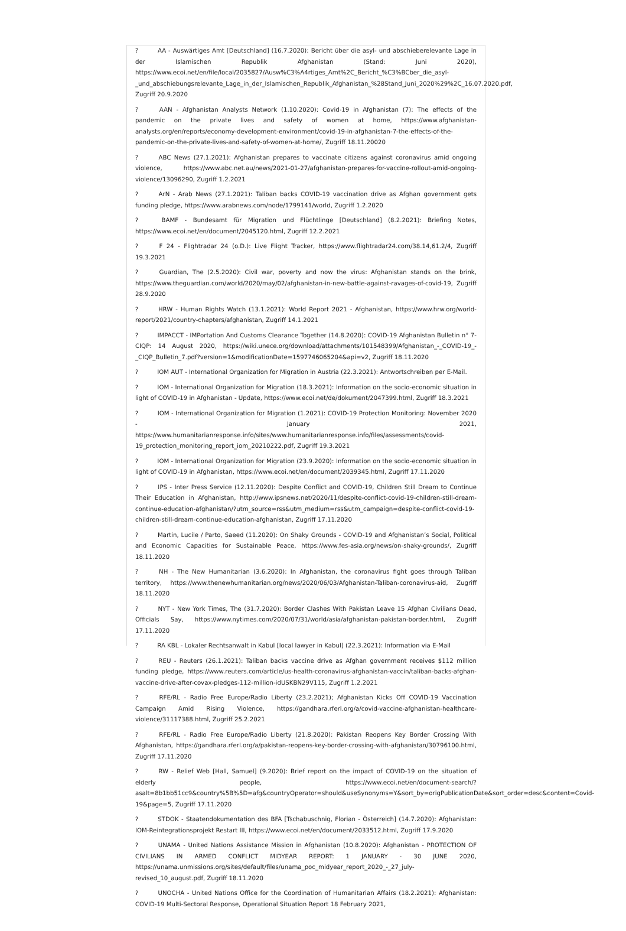? AA - Auswärtiges Amt [Deutschland] (16.7.2020): Bericht über die asyl- und abschieberelevante Lage in der Islamischen Republik Afghanistan (Stand: Juni 2020), https://www.ecoi.net/en/file/local/2035827/Ausw%C3%A4rtiges_Amt%2C_Bericht_%C3%BCber_die_asyl- _und_abschiebungsrelevante_Lage_in_der_Islamischen_Republik_Afghanistan_%28Stand_Juni_2020%29%2C_16.07.2020.pdf, Zugriff 20.9.2020
? AAN - Afghanistan Analysts Network (1.10.2020): Covid-19 in Afghanistan (7): The effects of the pandemic on the private lives and safety of women at home, https://www.afghanistan-analysts.org/en/reports/economy-development-environment/covid-19-in-afghanistan-7-the-effects-of-the-pandemic-on-the-private-lives-and-safety-of-women-at-home/, Zugriff 18.11.20020
? ABC News (27.1.2021): Afghanistan prepares to vaccinate citizens against coronavirus amid ongoing violence, https://www.abc.net.au/news/2021-01-27/afghanistan-prepares-for-vaccine-rollout-amid-ongoing-violence/13096290, Zugriff 1.2.2021
? ArN - Arab News (27.1.2021): Taliban backs COVID-19 vaccination drive as Afghan government gets funding pledge, https://www.arabnews.com/node/1799141/world, Zugriff 1.2.2020
? BAMF - Bundesamt für Migration und Flüchtlinge [Deutschland] (8.2.2021): Briefing Notes, https://www.ecoi.net/en/document/2045120.html, Zugriff 12.2.2021
? F 24 - Flightradar 24 (o.D.): Live Flight Tracker, https://www.flightradar24.com/38.14,61.2/4, Zugriff 19.3.2021
? Guardian, The (2.5.2020): Civil war, poverty and now the virus: Afghanistan stands on the brink, https://www.theguardian.com/world/2020/may/02/afghanistan-in-new-battle-against-ravages-of-covid-19, Zugriff 28.9.2020
? HRW - Human Rights Watch (13.1.2021): World Report 2021 - Afghanistan, https://www.hrw.org/world-report/2021/country-chapters/afghanistan, Zugriff 14.1.2021
? IMPACCT - IMPortation And Customs Clearance Together (14.8.2020): COVID-19 Afghanistan Bulletin n° 7-CIQP: 14 August 2020, https://wiki.unece.org/download/attachments/101548399/Afghanistan_-_COVID-19_-_CIQP_Bulletin_7.pdf?version=1&modificationDate=1597746065204&api=v2, Zugriff 18.11.2020
? IOM AUT - International Organization for Migration in Austria (22.3.2021): Antwortschreiben per E-Mail.
? IOM - International Organization for Migration (18.3.2021): Information on the socio-economic situation in light of COVID-19 in Afghanistan - Update, https://www.ecoi.net/de/dokument/2047399.html, Zugriff 18.3.2021
? IOM - International Organization for Migration (1.2021): COVID-19 Protection Monitoring: November 2020 - January 2021, https://www.humanitarianresponse.info/sites/www.humanitarianresponse.info/files/assessments/covid-19_protection_monitoring_report_iom_20210222.pdf, Zugriff 19.3.2021
? IOM - International Organization for Migration (23.9.2020): Information on the socio-economic situation in light of COVID-19 in Afghanistan, https://www.ecoi.net/en/document/2039345.html, Zugriff 17.11.2020
? IPS - Inter Press Service (12.11.2020): Despite Conflict and COVID-19, Children Still Dream to Continue Their Education in Afghanistan, http://www.ipsnews.net/2020/11/despite-conflict-covid-19-children-still-dream-continue-education-afghanistan/?utm_source=rss&utm_medium=rss&utm_campaign=despite-conflict-covid-19-children-still-dream-continue-education-afghanistan, Zugriff 17.11.2020
? Martin, Lucile / Parto, Saeed (11.2020): On Shaky Grounds - COVID-19 and Afghanistan’s Social, Political and Economic Capacities for Sustainable Peace, https://www.fes-asia.org/news/on-shaky-grounds/, Zugriff 18.11.2020
? NH - The New Humanitarian (3.6.2020): In Afghanistan, the coronavirus fight goes through Taliban territory, https://www.thenewhumanitarian.org/news/2020/06/03/Afghanistan-Taliban-coronavirus-aid, Zugriff 18.11.2020
? NYT - New York Times, The (31.7.2020): Border Clashes With Pakistan Leave 15 Afghan Civilians Dead, Officials Say, https://www.nytimes.com/2020/07/31/world/asia/afghanistan-pakistan-border.html, Zugriff 17.11.2020
? RA KBL - Lokaler Rechtsanwalt in Kabul [local lawyer in Kabul] (22.3.2021): Information via E-Mail
? REU - Reuters (26.1.2021): Taliban backs vaccine drive as Afghan government receives $112 million funding pledge, https://www.reuters.com/article/us-health-coronavirus-afghanistan-vaccin/taliban-backs-afghan-vaccine-drive-after-covax-pledges-112-million-idUSKBN29V115, Zugriff 1.2.2021
? RFE/RL - Radio Free Europe/Radio Liberty (23.2.2021); Afghanistan Kicks Off COVID-19 Vaccination Campaign Amid Rising Violence, https://gandhara.rferl.org/a/covid-vaccine-afghanistan-healthcare-violence/31117388.html, Zugriff 25.2.2021
? RFE/RL - Radio Free Europe/Radio Liberty (21.8.2020): Pakistan Reopens Key Border Crossing With Afghanistan, https://gandhara.rferl.org/a/pakistan-reopens-key-border-crossing-with-afghanistan/30796100.html, Zugriff 17.11.2020
? RW - Relief Web [Hall, Samuel] (9.2020): Brief report on the impact of COVID-19 on the situation of elderly people, https://www.ecoi.net/en/document-search/? asalt=8b1bb51cc9&country%5B%5D=afg&countryOperator=should&useSynonyms=Y&sort_by=origPublicationDate&sort_order=desc&content=Covid- 19&page=5, Zugriff 17.11.2020
? STDOK - Staatendokumentation des BFA [Tschabuschnig, Florian - Österreich] (14.7.2020): Afghanistan: IOM-Reintegrationsprojekt Restart III, https://www.ecoi.net/en/document/2033512.html, Zugriff 17.9.2020
? UNAMA - United Nations Assistance Mission in Afghanistan (10.8.2020): Afghanistan - PROTECTION OF CIVILIANS IN ARMED CONFLICT MIDYEAR REPORT: 1 JANUARY - 30 JUNE 2020, https://unama.unmissions.org/sites/default/files/unama_poc_midyear_report_2020_-_27_july-revised_10_august.pdf, Zugriff 18.11.2020
? UNOCHA - United Nations Office for the Coordination of Humanitarian Affairs (18.2.2021): Afghanistan: COVID-19 Multi-Sectoral Response, Operational Situation Report 18 February 2021,